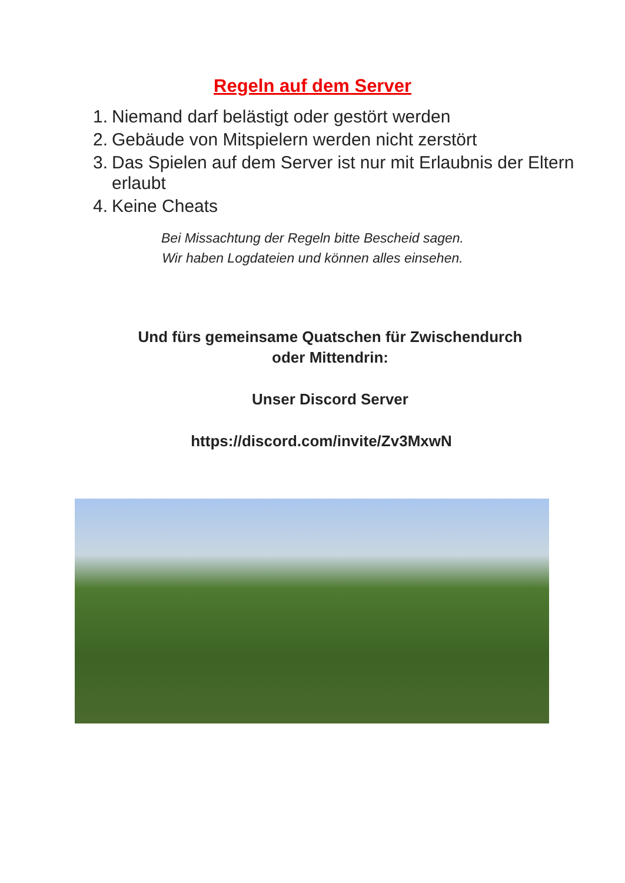Regeln auf dem Server
1. Niemand darf belästigt oder gestört werden
2. Gebäude von Mitspielern werden nicht zerstört
3. Das Spielen auf dem Server ist nur mit Erlaubnis der Eltern erlaubt
4. Keine Cheats
Bei Missachtung der Regeln bitte Bescheid sagen.
Wir haben Logdateien und können alles einsehen.
Und fürs gemeinsame Quatschen für Zwischendurch
oder Mittendrin:
Unser Discord Server
https://discord.com/invite/Zv3MxwN